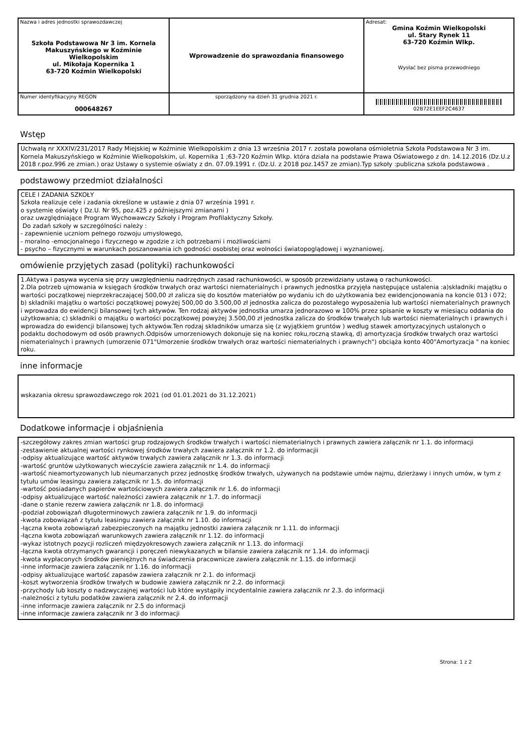| Nazwa i adres jednostki sprawozdawczej Szkoła Podstawowa Nr 3 im. Kornela Makuszyńskiego w Koźminie Wielkopolskim ul. Mikołaja Kopernika 1 63-720 Koźmin Wielkopolski | Wprowadzenie do sprawozdania finansowego | Adresat: Gmina Koźmin Wielkopolski ul. Stary Rynek 11 63-720 Koźmin Wlkp. Wysłać bez pisma przewodniego |
| Numer identyfikacyjny REGON 000648267 | | 02B72E1EEF2C4637 |
| | sporządzony na dzień 31 grudnia 2021 r. | |
Wstęp
Uchwałą nr XXXIV/231/2017 Rady Miejskiej w Koźminie Wielkopolskim z dnia 13 września 2017 r. została powołana ośmioletnia Szkoła Podstawowa Nr 3 im. Kornela Makuszyńskiego w Koźminie Wielkopolskim, ul. Kopernika 1 ;63-720 Koźmin Wlkp. która działa na podstawie Prawa Oświatowego z dn. 14.12.2016 (Dz.U.z 2018 r.poz.996 ze zmian.) oraz Ustawy o systemie oświaty z dn. 07.09.1991 r. (Dz.U. z 2018 poz.1457 ze zmian).Typ szkoły :publiczna szkoła podstawowa .
podstawowy przedmiot działalności
CELE I ZADANIA SZKOŁY
Szkoła realizuje cele i zadania określone w ustawie z dnia 07 września 1991 r.
o systemie oświaty ( Dz.U. Nr 95, poz.425 z późniejszymi zmianami )
oraz uwzględniające Program Wychowawczy Szkoły i Program Profilaktyczny Szkoły.
Do zadań szkoły w szczególności należy :
- zapewnienie uczniom pełnego rozwoju umysłowego,
- moralno -emocjonalnego i fizycznego w zgodzie z ich potrzebami i możliwościami
- psycho – fizycznymi w warunkach poszanowania ich godności osobistej oraz wolności światopoglądowej i wyznaniowej.
omówienie przyjętych zasad (polityki) rachunkowości
1.Aktywa i pasywa wycenia się przy uwzględnieniu nadrzędnych zasad rachunkowości, w sposób przewidziany ustawą o rachunkowości.
2.Dla potrzeb ujmowania w księgach środków trwałych oraz wartości niematerialnych i prawnych jednostka przyjęła następujące ustalenia :a)składniki majątku o wartości początkowej nieprzekraczającej 500,00 zł zalicza się do kosztów materiałów po wydaniu ich do użytkowania bez ewidencjonowania na koncie 013 i 072;
b) składniki majątku o wartości początkowej powyżej 500,00 do 3.500,00 zł jednostka zalicza do pozostałego wyposażenia lub wartości niematerialnych prawnych i wprowadza do ewidencji bilansowej tych aktywów. Ten rodzaj aktywów jednostka umarza jednorazowo w 100% przez spisanie w koszty w miesiącu oddania do użytkowania; c) składniki o majątku o wartości początkowej powyżej 3.500,00 zł jednostka zalicza do środków trwałych lub wartości niematerialnych i prawnych i wprowadza do ewidencji bilansowej tych aktywów.Ten rodzaj składników umarza się (z wyjątkiem gruntów ) według stawek amortyzacyjnych ustalonych o podaktu dochodowym od osób prawnych.Odpisów umorzeniowych dokonuje się na koniec roku,roczną stawką, d) amortyzacja środków trwałych oraz wartości niematerialnych i prawnych (umorzenie 071"Umorzenie środków trwałych oraz wartości niematerialnych i prawnych") obciąża konto 400"Amortyzacja " na koniec roku.
inne informacje
wskazania okresu sprawozdawczego rok 2021 (od 01.01.2021 do 31.12.2021)
Dodatkowe informacje i objaśnienia
-szczegółowy zakres zmian wartości grup rodzajowych środków trwałych i wartości niematerialnych i prawnych zawiera załącznik nr 1.1. do informacji
-zestawienie aktualnej wartości rynkowej środków trwałych zawiera załącznik nr 1.2. do informacjii
-odpisy aktualizujące wartość aktywów trwałych zawiera załącznik nr 1.3. do informacji
-wartość gruntów użytkowanych wieczyście zawiera załącznik nr 1.4. do informacji
-wartość nieamortyzowanych lub nieumarzanych przez jednostkę środków trwałych, używanych na podstawie umów najmu, dzierżawy i innych umów, w tym z tytułu umów leasingu zawiera załącznik nr 1.5. do informacji
-wartość posiadanych papierów wartościowych zawiera załącznik nr 1.6. do informacji
-odpisy aktualizujące wartość należności zawiera załącznik nr 1.7. do informacji
-dane o stanie rezerw zawiera załącznik nr 1.8. do informacji
-podział zobowiązań długoterminowych zawiera załącznik nr 1.9. do informacji
-kwota zobowiązań z tytułu leasingu zawiera załącznik nr 1.10. do informacji
-łączna kwota zobowiązań zabezpieczonych na majątku jednostki zawiera załącznik nr 1.11. do informacji
-łączna kwota zobowiązań warunkowych zawiera załącznik nr 1.12. do informacji
-wykaz istotnych pozycji rozliczeń międzyokresowych zawiera załącznik nr 1.13. do informacji
-łączna kwota otrzymanych gwarancji i poręczeń niewykazanych w bilansie zawiera załącznik nr 1.14. do informacji
-kwota wypłaconych środków pieniężnych na świadczenia pracownicze zawiera załącznik nr 1.15. do informacji
-inne informacje zawiera załącznik nr 1.16. do informacji
-odpisy aktualizujące wartość zapasów zawiera załącznik nr 2.1. do informacji
-koszt wytworzenia środków trwałych w budowie zawiera załącznik nr 2.2. do informacji
-przychody lub koszty o nadzwyczajnej wartości lub które wystąpiły incydentalnie zawiera załącznik nr 2.3. do informacji
-należności z tytułu podatków zawiera załącznik nr 2.4. do informacji
-inne informacje zawiera załącznik nr 2.5 do informacji
-inne informacje zawiera załącznik nr 3 do informacji
Strona: 1 z 2